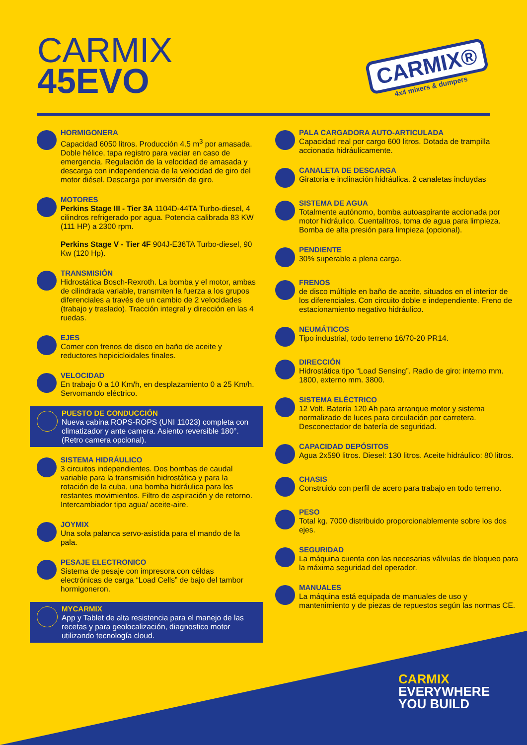CARMIX
45EVO
CARMIX®
4x4 mixers & dumpers
HORMIGONERA
Capacidad 6050 litros. Producción 4.5 m<sup>3</sup> por amasada. Doble hélice, tapa registro para vaciar en caso de emergencia. Regulación de la velocidad de amasada y descarga con independencia de la velocidad de giro del motor diésel. Descarga por inversión de giro.
MOTORES
Perkins Stage III - Tier 3A 1104D-44TA Turbo-diesel, 4 cilindros refrigerado por agua. Potencia calibrada 83 KW (111 HP) a 2300 rpm.
Perkins Stage V - Tier 4F 904J-E36TA Turbo-diesel, 90 Kw (120 Hp).
TRANSMISIÓN
Hidrostática Bosch-Rexroth. La bomba y el motor, ambas de cilindrada variable, transmiten la fuerza a los grupos diferenciales a través de un cambio de 2 velocidades (trabajo y traslado). Tracción integral y dirección en las 4 ruedas.
EJES
Comer con frenos de disco en baño de aceite y reductores hepicicloidales finales.
VELOCIDAD
En trabajo 0 a 10 Km/h, en desplazamiento 0 a 25 Km/h. Servomando eléctrico.
PUESTO DE CONDUCCIÓN
Nueva cabina ROPS-ROPS (UNI 11023) completa con climatizador y ante camera. Asiento reversible 180°. (Retro camera opcional).
SISTEMA HIDRÁULICO
3 circuitos independientes. Dos bombas de caudal variable para la transmisión hidrostática y para la rotación de la cuba, una bomba hidráulica para los restantes movimientos. Filtro de aspiración y de retorno. Intercambiador tipo agua/ aceite-aire.
JOYMIX
Una sola palanca servo-asistida para el mando de la pala.
PESAJE ELECTRONICO
Sistema de pesaje con impresora con céldas electrónicas de carga “Load Cells” de bajo del tambor hormigoneron.
MYCARMIX
App y Tablet de alta resistencia para el manejo de las recetas y para geolocalización, diagnostico motor utilizando tecnología cloud.
PALA CARGADORA AUTO-ARTICULADA
Capacidad real por cargo 600 litros. Dotada de trampilla accionada hidráulicamente.
CANALETA DE DESCARGA
Giratoria e inclinación hidráulica. 2 canaletas incluydas
SISTEMA DE AGUA
Totalmente autónomo, bomba autoaspirante accionada por motor hidráulico. Cuentalitros, toma de agua para limpieza. Bomba de alta presión para limpieza (opcional).
PENDIENTE
30% superable a plena carga.
FRENOS
de disco múltiple en baño de aceite, situados en el interior de los diferenciales. Con circuito doble e independiente. Freno de estacionamiento negativo hidráulico.
NEUMÁTICOS
Tipo industrial, todo terreno 16/70-20 PR14.
DIRECCIÓN
Hidrostática tipo “Load Sensing”. Radio de giro: interno mm. 1800, externo mm. 3800.
SISTEMA ELÉCTRICO
12 Volt. Batería 120 Ah para arranque motor y sistema normalizado de luces para circulación por carretera. Desconectador de batería de seguridad.
CAPACIDAD DEPÓSITOS
Agua 2x590 litros. Diesel: 130 litros. Aceite hidráulico: 80 litros.
CHASIS
Construido con perfil de acero para trabajo en todo terreno.
PESO
Total kg. 7000 distribuido proporcionablemente sobre los dos ejes.
SEGURIDAD
La máquina cuenta con las necesarias válvulas de bloqueo para la máxima seguridad del operador.
MANUALES
La máquina está equipada de manuales de uso y mantenimiento y de piezas de repuestos según las normas CE.
CARMIX
EVERYWHERE
YOU BUILD